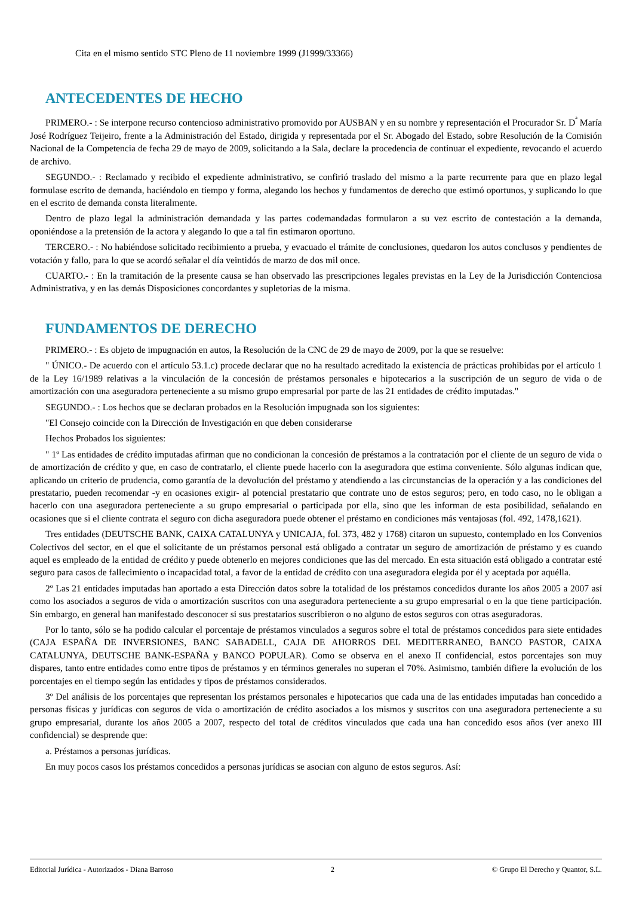Cita en el mismo sentido STC Pleno de 11 noviembre 1999 (J1999/33366)
ANTECEDENTES DE HECHO
PRIMERO.- : Se interpone recurso contencioso administrativo promovido por AUSBAN y en su nombre y representación el Procurador Sr. D<sup>ª</sup> María José Rodríguez Teijeiro, frente a la Administración del Estado, dirigida y representada por el Sr. Abogado del Estado, sobre Resolución de la Comisión Nacional de la Competencia de fecha 29 de mayo de 2009, solicitando a la Sala, declare la procedencia de continuar el expediente, revocando el acuerdo de archivo.
SEGUNDO.- : Reclamado y recibido el expediente administrativo, se confirió traslado del mismo a la parte recurrente para que en plazo legal formulase escrito de demanda, haciéndolo en tiempo y forma, alegando los hechos y fundamentos de derecho que estimó oportunos, y suplicando lo que en el escrito de demanda consta literalmente.
Dentro de plazo legal la administración demandada y las partes codemandadas formularon a su vez escrito de contestación a la demanda, oponiéndose a la pretensión de la actora y alegando lo que a tal fin estimaron oportuno.
TERCERO.- : No habiéndose solicitado recibimiento a prueba, y evacuado el trámite de conclusiones, quedaron los autos conclusos y pendientes de votación y fallo, para lo que se acordó señalar el día veintidós de marzo de dos mil once.
CUARTO.- : En la tramitación de la presente causa se han observado las prescripciones legales previstas en la Ley de la Jurisdicción Contenciosa Administrativa, y en las demás Disposiciones concordantes y supletorias de la misma.
FUNDAMENTOS DE DERECHO
PRIMERO.- : Es objeto de impugnación en autos, la Resolución de la CNC de 29 de mayo de 2009, por la que se resuelve:
" ÚNICO.- De acuerdo con el artículo 53.1.c) procede declarar que no ha resultado acreditado la existencia de prácticas prohibidas por el artículo 1 de la Ley 16/1989 relativas a la vinculación de la concesión de préstamos personales e hipotecarios a la suscripción de un seguro de vida o de amortización con una aseguradora perteneciente a su mismo grupo empresarial por parte de las 21 entidades de crédito imputadas."
SEGUNDO.- : Los hechos que se declaran probados en la Resolución impugnada son los siguientes:
"El Consejo coincide con la Dirección de Investigación en que deben considerarse
Hechos Probados los siguientes:
" 1º Las entidades de crédito imputadas afirman que no condicionan la concesión de préstamos a la contratación por el cliente de un seguro de vida o de amortización de crédito y que, en caso de contratarlo, el cliente puede hacerlo con la aseguradora que estima conveniente. Sólo algunas indican que, aplicando un criterio de prudencia, como garantía de la devolución del préstamo y atendiendo a las circunstancias de la operación y a las condiciones del prestatario, pueden recomendar -y en ocasiones exigir- al potencial prestatario que contrate uno de estos seguros; pero, en todo caso, no le obligan a hacerlo con una aseguradora perteneciente a su grupo empresarial o participada por ella, sino que les informan de esta posibilidad, señalando en ocasiones que si el cliente contrata el seguro con dicha aseguradora puede obtener el préstamo en condiciones más ventajosas (fol. 492, 1478,1621).
Tres entidades (DEUTSCHE BANK, CAIXA CATALUNYA y UNICAJA, fol. 373, 482 y 1768) citaron un supuesto, contemplado en los Convenios Colectivos del sector, en el que el solicitante de un préstamos personal está obligado a contratar un seguro de amortización de préstamo y es cuando aquel es empleado de la entidad de crédito y puede obtenerlo en mejores condiciones que las del mercado. En esta situación está obligado a contratar esté seguro para casos de fallecimiento o incapacidad total, a favor de la entidad de crédito con una aseguradora elegida por él y aceptada por aquélla.
2º Las 21 entidades imputadas han aportado a esta Dirección datos sobre la totalidad de los préstamos concedidos durante los años 2005 a 2007 así como los asociados a seguros de vida o amortización suscritos con una aseguradora perteneciente a su grupo empresarial o en la que tiene participación. Sin embargo, en general han manifestado desconocer si sus prestatarios suscribieron o no alguno de estos seguros con otras aseguradoras.
Por lo tanto, sólo se ha podido calcular el porcentaje de préstamos vinculados a seguros sobre el total de préstamos concedidos para siete entidades (CAJA ESPAÑA DE INVERSIONES, BANC SABADELL, CAJA DE AHORROS DEL MEDITERRANEO, BANCO PASTOR, CAIXA CATALUNYA, DEUTSCHE BANK-ESPAÑA y BANCO POPULAR). Como se observa en el anexo II confidencial, estos porcentajes son muy dispares, tanto entre entidades como entre tipos de préstamos y en términos generales no superan el 70%. Asimismo, también difiere la evolución de los porcentajes en el tiempo según las entidades y tipos de préstamos considerados.
3º Del análisis de los porcentajes que representan los préstamos personales e hipotecarios que cada una de las entidades imputadas han concedido a personas físicas y jurídicas con seguros de vida o amortización de crédito asociados a los mismos y suscritos con una aseguradora perteneciente a su grupo empresarial, durante los años 2005 a 2007, respecto del total de créditos vinculados que cada una han concedido esos años (ver anexo III confidencial) se desprende que:
a. Préstamos a personas jurídicas.
En muy pocos casos los préstamos concedidos a personas jurídicas se asocian con alguno de estos seguros. Así:
Editorial Jurídica - Autorizados - Diana Barroso 2 © Grupo El Derecho y Quantor, S.L.